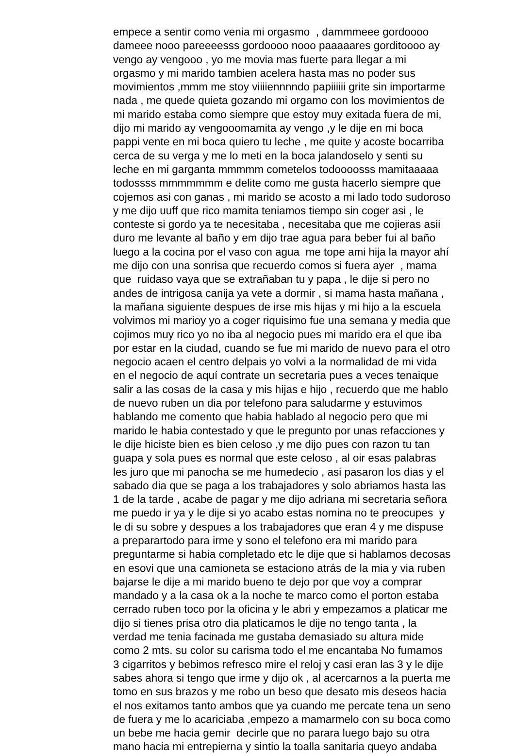empece a sentir como venia mi orgasmo , dammmeee gordoooo
dameee nooo pareeeesss gordoooo nooo paaaaares gorditoooo ay
vengo ay vengooo , yo me movia mas fuerte para llegar a mi
orgasmo y mi marido tambien acelera hasta mas no poder sus
movimientos ,mmm me stoy viiiiennnndo papiiiiii grite sin importarme
nada , me quede quieta gozando mi orgamo con los movimientos de
mi marido estaba como siempre que estoy muy exitada fuera de mi,
dijo mi marido ay vengooomamita ay vengo ,y le dije en mi boca
pappi vente en mi boca quiero tu leche , me quite y acoste bocarriba
cerca de su verga y me lo meti en la boca jalandoselo y senti su
leche en mi garganta mmmmm cometelos todoooosss mamitaaaaa
todossss mmmmmmm e delite como me gusta hacerlo siempre que
cojemos asi con ganas , mi marido se acosto a mi lado todo sudoroso
y me dijo uuff que rico mamita teniamos tiempo sin coger asi , le
conteste si gordo ya te necesitaba , necesitaba que me cojieras asii
duro me levante al baño y em dijo trae agua para beber fui al baño
luego a la cocina por el vaso con agua me tope ami hija la mayor ahí
me dijo con una sonrisa que recuerdo comos si fuera ayer , mama
que ruidaso vaya que se extrañaban tu y papa , le dije si pero no
andes de intrigosa canija ya vete a dormir , si mama hasta mañana ,
la mañana siguiente despues de irse mis hijas y mi hijo a la escuela
volvimos mi marioy yo a coger riquisimo fue una semana y media que
cojimos muy rico yo no iba al negocio pues mi marido era el que iba
por estar en la ciudad, cuando se fue mi marido de nuevo para el otro
negocio acaen el centro delpais yo volvi a la normalidad de mi vida
en el negocio de aquí contrate un secretaria pues a veces tenaique
salir a las cosas de la casa y mis hijas e hijo , recuerdo que me hablo
de nuevo ruben un dia por telefono para saludarme y estuvimos
hablando me comento que habia hablado al negocio pero que mi
marido le habia contestado y que le pregunto por unas refacciones y
le dije hiciste bien es bien celoso ,y me dijo pues con razon tu tan
guapa y sola pues es normal que este celoso , al oir esas palabras
les juro que mi panocha se me humedecio , asi pasaron los dias y el
sabado dia que se paga a los trabajadores y solo abriamos hasta las
1 de la tarde , acabe de pagar y me dijo adriana mi secretaria señora
me puedo ir ya y le dije si yo acabo estas nomina no te preocupes y
le di su sobre y despues a los trabajadores que eran 4 y me dispuse
a preparartodo para irme y sono el telefono era mi marido para
preguntarme si habia completado etc le dije que si hablamos decosas
en esovi que una camioneta se estaciono atrás de la mia y via ruben
bajarse le dije a mi marido bueno te dejo por que voy a comprar
mandado y a la casa ok a la noche te marco como el porton estaba
cerrado ruben toco por la oficina y le abri y empezamos a platicar me
dijo si tienes prisa otro dia platicamos le dije no tengo tanta , la
verdad me tenia facinada me gustaba demasiado su altura mide
como 2 mts. su color su carisma todo el me encantaba No fumamos
3 cigarritos y bebimos refresco mire el reloj y casi eran las 3 y le dije
sabes ahora si tengo que irme y dijo ok , al acercarnos a la puerta me
tomo en sus brazos y me robo un beso que desato mis deseos hacia
el nos exitamos tanto ambos que ya cuando me percate tena un seno
de fuera y me lo acariciaba ,empezo a mamarmelo con su boca como
un bebe me hacia gemir decirle que no parara luego bajo su otra
mano hacia mi entrepierna y sintio la toalla sanitaria queyo andaba